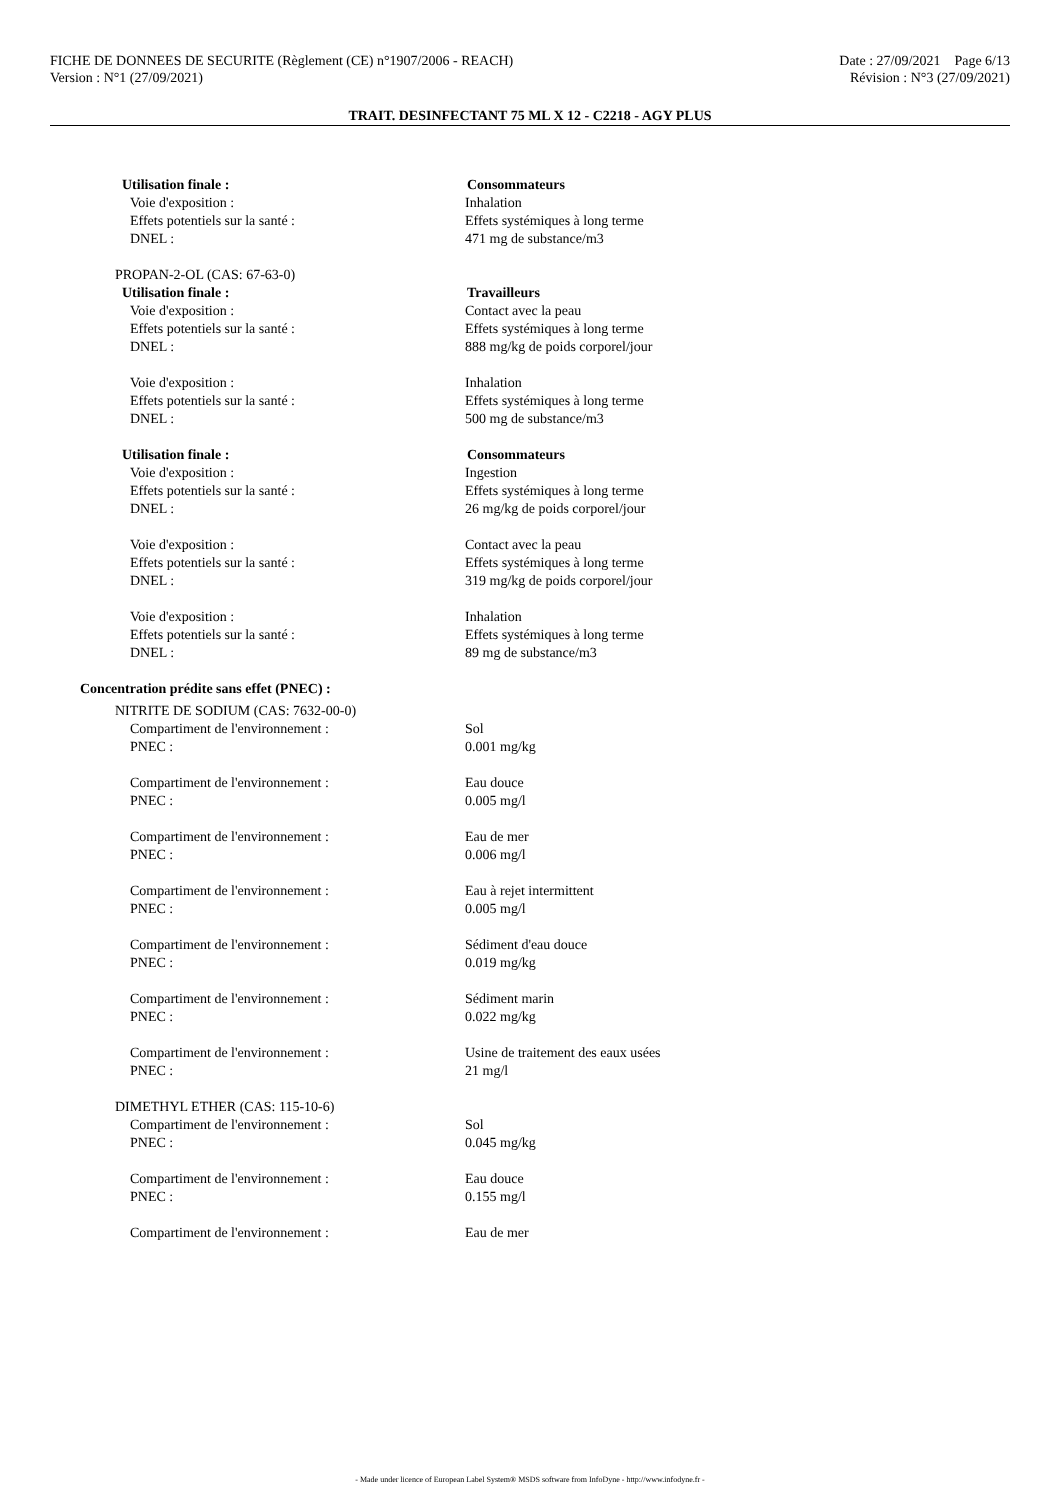FICHE DE DONNEES DE SECURITE (Règlement (CE) n°1907/2006 - REACH) Date : 27/09/2021 Page 6/13
Version : N°1 (27/09/2021) Révision : N°3 (27/09/2021)
TRAIT. DESINFECTANT 75 ML X 12 - C2218 - AGY PLUS
Utilisation finale : Consommateurs
Voie d'exposition : Inhalation
Effets potentiels sur la santé : Effets systémiques à long terme
DNEL : 471 mg de substance/m3
PROPAN-2-OL (CAS: 67-63-0)
Utilisation finale : Travailleurs
Voie d'exposition : Contact avec la peau
Effets potentiels sur la santé : Effets systémiques à long terme
DNEL : 888 mg/kg de poids corporel/jour
Voie d'exposition : Inhalation
Effets potentiels sur la santé : Effets systémiques à long terme
DNEL : 500 mg de substance/m3
Utilisation finale : Consommateurs
Voie d'exposition : Ingestion
Effets potentiels sur la santé : Effets systémiques à long terme
DNEL : 26 mg/kg de poids corporel/jour
Voie d'exposition : Contact avec la peau
Effets potentiels sur la santé : Effets systémiques à long terme
DNEL : 319 mg/kg de poids corporel/jour
Voie d'exposition : Inhalation
Effets potentiels sur la santé : Effets systémiques à long terme
DNEL : 89 mg de substance/m3
Concentration prédite sans effet (PNEC) :
NITRITE DE SODIUM (CAS: 7632-00-0)
Compartiment de l'environnement : Sol
PNEC : 0.001 mg/kg
Compartiment de l'environnement : Eau douce
PNEC : 0.005 mg/l
Compartiment de l'environnement : Eau de mer
PNEC : 0.006 mg/l
Compartiment de l'environnement : Eau à rejet intermittent
PNEC : 0.005 mg/l
Compartiment de l'environnement : Sédiment d'eau douce
PNEC : 0.019 mg/kg
Compartiment de l'environnement : Sédiment marin
PNEC : 0.022 mg/kg
Compartiment de l'environnement : Usine de traitement des eaux usées
PNEC : 21 mg/l
DIMETHYL ETHER (CAS: 115-10-6)
Compartiment de l'environnement : Sol
PNEC : 0.045 mg/kg
Compartiment de l'environnement : Eau douce
PNEC : 0.155 mg/l
Compartiment de l'environnement : Eau de mer
- Made under licence of European Label System® MSDS software from InfoDyne - http://www.infodyne.fr -